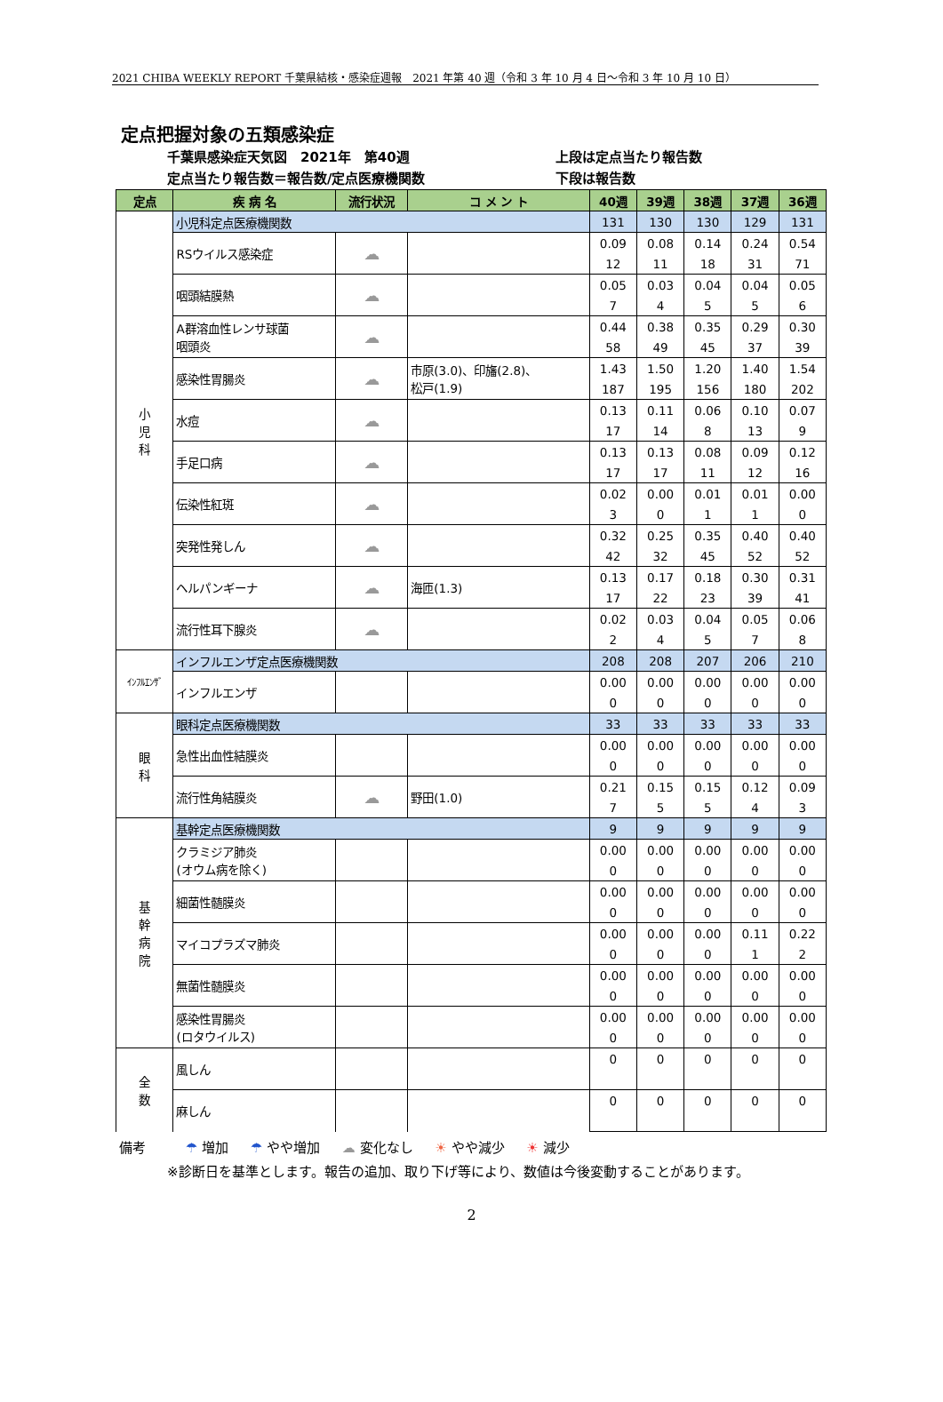2021 CHIBA WEEKLY REPORT 千葉県結核・感染症週報　2021 年第 40 週（令和 3 年 10 月 4 日～令和 3 年 10 月 10 日）
定点把握対象の五類感染症
千葉県感染症天気図　2021年　第40週
定点当たり報告数＝報告数/定点医療機関数
上段は定点当たり報告数
下段は報告数
| 定点 | 疾 病 名 | 流行状況 | コ メ ン ト | 40週 | 39週 | 38週 | 37週 | 36週 |
| --- | --- | --- | --- | --- | --- | --- | --- | --- |
| 小 児 科 | 小児科定点医療機関数 | | | 131 | 130 | 130 | 129 | 131 |
| | RSウイルス感染症 | ☁ | | 0.09 | 0.08 | 0.14 | 0.24 | 0.54 |
| | | | | 12 | 11 | 18 | 31 | 71 |
| | 咽頭結膜熱 | ☁ | | 0.05 | 0.03 | 0.04 | 0.04 | 0.05 |
| | | | | 7 | 4 | 5 | 5 | 6 |
| | A群溶血性レンサ球菌 咽頭炎 | ☁ | | 0.44 | 0.38 | 0.35 | 0.29 | 0.30 |
| | | | | 58 | 49 | 45 | 37 | 39 |
| | 感染性胃腸炎 | ☁ | 市原(3.0)、印旛(2.8)、 松戸(1.9) | 1.43 | 1.50 | 1.20 | 1.40 | 1.54 |
| | | | | 187 | 195 | 156 | 180 | 202 |
| | 水痘 | ☁ | | 0.13 | 0.11 | 0.06 | 0.10 | 0.07 |
| | | | | 17 | 14 | 8 | 13 | 9 |
| | 手足口病 | ☁ | | 0.13 | 0.13 | 0.08 | 0.09 | 0.12 |
| | | | | 17 | 17 | 11 | 12 | 16 |
| | 伝染性紅斑 | ☁ | | 0.02 | 0.00 | 0.01 | 0.01 | 0.00 |
| | | | | 3 | 0 | 1 | 1 | 0 |
| | 突発性発しん | ☁ | | 0.32 | 0.25 | 0.35 | 0.40 | 0.40 |
| | | | | 42 | 32 | 45 | 52 | 52 |
| | ヘルパンギーナ | ☁ | 海匝(1.3) | 0.13 | 0.17 | 0.18 | 0.30 | 0.31 |
| | | | | 17 | 22 | 23 | 39 | 41 |
| | 流行性耳下腺炎 | ☁ | | 0.02 | 0.03 | 0.04 | 0.05 | 0.06 |
| | | | | 2 | 4 | 5 | 7 | 8 |
| ｲﾝﾌﾙｴﾝｻﾞ | インフルエンザ定点医療機関数 | | | 208 | 208 | 207 | 206 | 210 |
| | インフルエンザ | | | 0.00 | 0.00 | 0.00 | 0.00 | 0.00 |
| | | | | 0 | 0 | 0 | 0 | 0 |
| 眼 科 | 眼科定点医療機関数 | | | 33 | 33 | 33 | 33 | 33 |
| | 急性出血性結膜炎 | | | 0.00 | 0.00 | 0.00 | 0.00 | 0.00 |
| | | | | 0 | 0 | 0 | 0 | 0 |
| | 流行性角結膜炎 | ☁ | 野田(1.0) | 0.21 | 0.15 | 0.15 | 0.12 | 0.09 |
| | | | | 7 | 5 | 5 | 4 | 3 |
| 基 幹 病 院 | 基幹定点医療機関数 | | | 9 | 9 | 9 | 9 | 9 |
| | クラミジア肺炎 (オウム病を除く) | | | 0.00 | 0.00 | 0.00 | 0.00 | 0.00 |
| | | | | 0 | 0 | 0 | 0 | 0 |
| | 細菌性髄膜炎 | | | 0.00 | 0.00 | 0.00 | 0.00 | 0.00 |
| | | | | 0 | 0 | 0 | 0 | 0 |
| | マイコプラズマ肺炎 | | | 0.00 | 0.00 | 0.00 | 0.11 | 0.22 |
| | | | | 0 | 0 | 0 | 1 | 2 |
| | 無菌性髄膜炎 | | | 0.00 | 0.00 | 0.00 | 0.00 | 0.00 |
| | | | | 0 | 0 | 0 | 0 | 0 |
| | 感染性胃腸炎 (ロタウイルス) | | | 0.00 | 0.00 | 0.00 | 0.00 | 0.00 |
| | | | | 0 | 0 | 0 | 0 | 0 |
| 全 数 | 風しん | | | 0 | 0 | 0 | 0 | 0 |
| | 麻しん | | | 0 | 0 | 0 | 0 | 0 |
備考 ☂ 増加 ☂ やや増加 ☁ 変化なし ☀ やや減少 ☀ 減少
※診断日を基準とします。報告の追加、取り下げ等により、数値は今後変動することがあります。
2